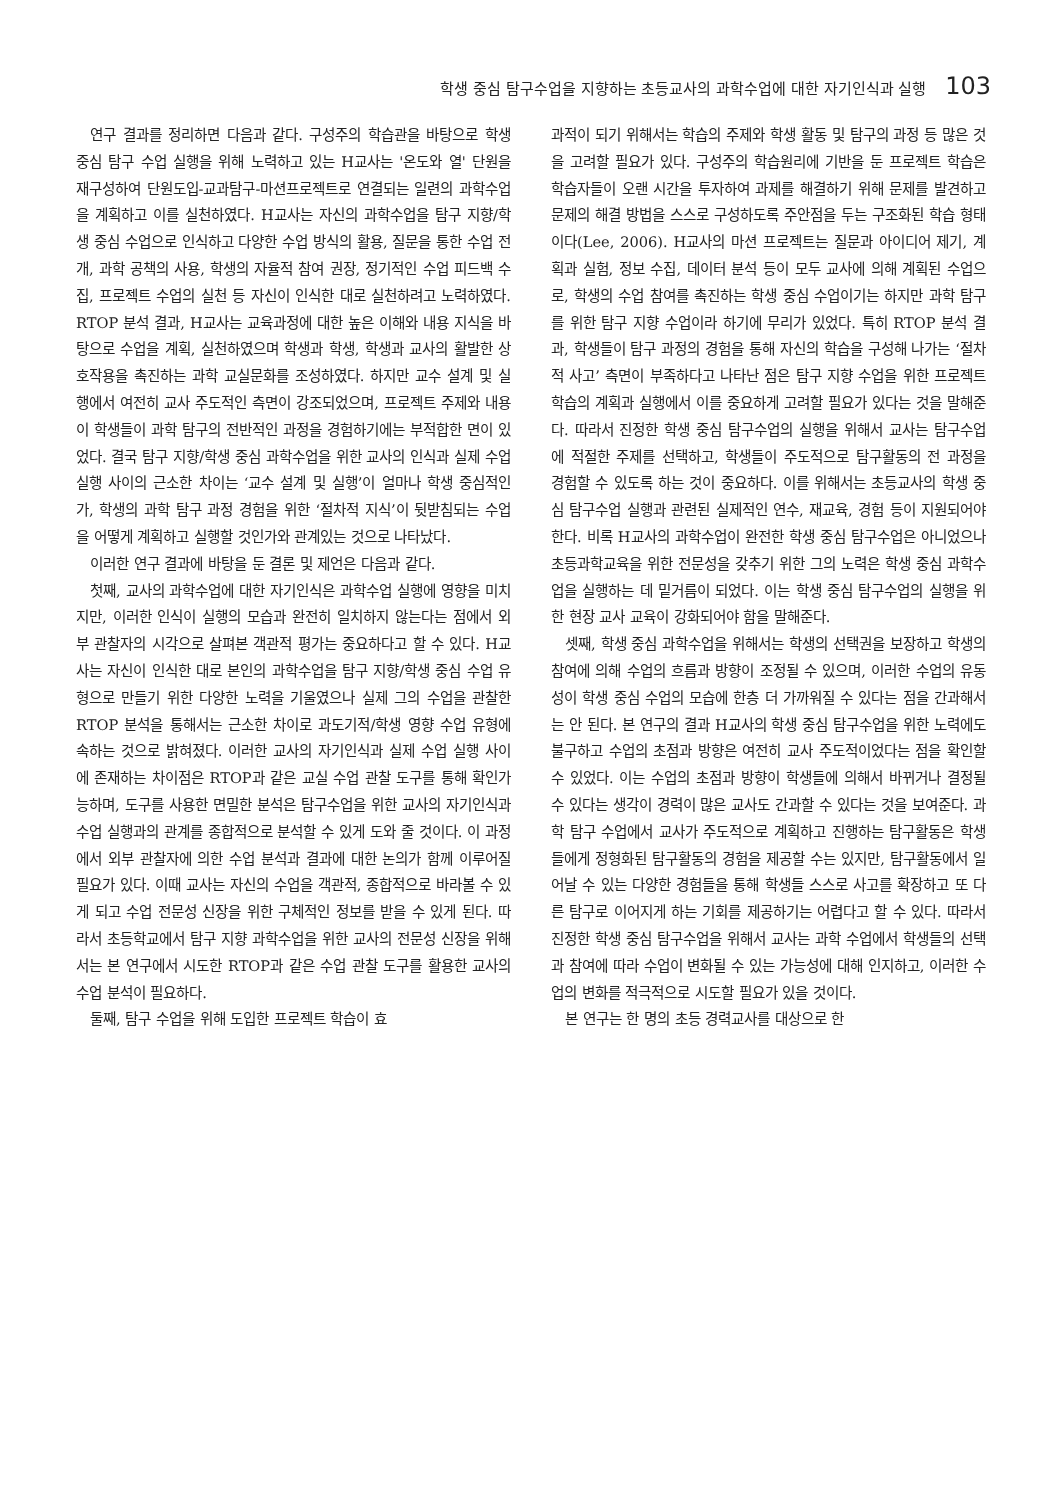학생 중심 탐구수업을 지향하는 초등교사의 과학수업에 대한 자기인식과 실행 103
연구 결과를 정리하면 다음과 같다. 구성주의 학습관을 바탕으로 학생 중심 탐구 수업 실행을 위해 노력하고 있는 H교사는 '온도와 열' 단원을 재구성하여 단원도입-교과탐구-마션프로젝트로 연결되는 일련의 과학수업을 계획하고 이를 실천하였다. H교사는 자신의 과학수업을 탐구 지향/학생 중심 수업으로 인식하고 다양한 수업 방식의 활용, 질문을 통한 수업 전개, 과학 공책의 사용, 학생의 자율적 참여 권장, 정기적인 수업 피드백 수집, 프로젝트 수업의 실천 등 자신이 인식한 대로 실천하려고 노력하였다. RTOP 분석 결과, H교사는 교육과정에 대한 높은 이해와 내용 지식을 바탕으로 수업을 계획, 실천하였으며 학생과 학생, 학생과 교사의 활발한 상호작용을 촉진하는 과학 교실문화를 조성하였다. 하지만 교수 설계 및 실행에서 여전히 교사 주도적인 측면이 강조되었으며, 프로젝트 주제와 내용이 학생들이 과학 탐구의 전반적인 과정을 경험하기에는 부적합한 면이 있었다. 결국 탐구 지향/학생 중심 과학수업을 위한 교사의 인식과 실제 수업 실행 사이의 근소한 차이는 ‘교수 설계 및 실행’이 얼마나 학생 중심적인가, 학생의 과학 탐구 과정 경험을 위한 ‘절차적 지식’이 뒷받침되는 수업을 어떻게 계획하고 실행할 것인가와 관계있는 것으로 나타났다.
이러한 연구 결과에 바탕을 둔 결론 및 제언은 다음과 같다.
첫째, 교사의 과학수업에 대한 자기인식은 과학수업 실행에 영향을 미치지만, 이러한 인식이 실행의 모습과 완전히 일치하지 않는다는 점에서 외부 관찰자의 시각으로 살펴본 객관적 평가는 중요하다고 할 수 있다. H교사는 자신이 인식한 대로 본인의 과학수업을 탐구 지향/학생 중심 수업 유형으로 만들기 위한 다양한 노력을 기울였으나 실제 그의 수업을 관찰한 RTOP 분석을 통해서는 근소한 차이로 과도기적/학생 영향 수업 유형에 속하는 것으로 밝혀졌다. 이러한 교사의 자기인식과 실제 수업 실행 사이에 존재하는 차이점은 RTOP과 같은 교실 수업 관찰 도구를 통해 확인가능하며, 도구를 사용한 면밀한 분석은 탐구수업을 위한 교사의 자기인식과 수업 실행과의 관계를 종합적으로 분석할 수 있게 도와 줄 것이다. 이 과정에서 외부 관찰자에 의한 수업 분석과 결과에 대한 논의가 함께 이루어질 필요가 있다. 이때 교사는 자신의 수업을 객관적, 종합적으로 바라볼 수 있게 되고 수업 전문성 신장을 위한 구체적인 정보를 받을 수 있게 된다. 따라서 초등학교에서 탐구 지향 과학수업을 위한 교사의 전문성 신장을 위해서는 본 연구에서 시도한 RTOP과 같은 수업 관찰 도구를 활용한 교사의 수업 분석이 필요하다.
둘째, 탐구 수업을 위해 도입한 프로젝트 학습이 효
과적이 되기 위해서는 학습의 주제와 학생 활동 및 탐구의 과정 등 많은 것을 고려할 필요가 있다. 구성주의 학습원리에 기반을 둔 프로젝트 학습은 학습자들이 오랜 시간을 투자하여 과제를 해결하기 위해 문제를 발견하고 문제의 해결 방법을 스스로 구성하도록 주안점을 두는 구조화된 학습 형태이다(Lee, 2006). H교사의 마션 프로젝트는 질문과 아이디어 제기, 계획과 실험, 정보 수집, 데이터 분석 등이 모두 교사에 의해 계획된 수업으로, 학생의 수업 참여를 촉진하는 학생 중심 수업이기는 하지만 과학 탐구를 위한 탐구 지향 수업이라 하기에 무리가 있었다. 특히 RTOP 분석 결과, 학생들이 탐구 과정의 경험을 통해 자신의 학습을 구성해 나가는 ‘절차적 사고’ 측면이 부족하다고 나타난 점은 탐구 지향 수업을 위한 프로젝트 학습의 계획과 실행에서 이를 중요하게 고려할 필요가 있다는 것을 말해준다. 따라서 진정한 학생 중심 탐구수업의 실행을 위해서 교사는 탐구수업에 적절한 주제를 선택하고, 학생들이 주도적으로 탐구활동의 전 과정을 경험할 수 있도록 하는 것이 중요하다. 이를 위해서는 초등교사의 학생 중심 탐구수업 실행과 관련된 실제적인 연수, 재교육, 경험 등이 지원되어야 한다. 비록 H교사의 과학수업이 완전한 학생 중심 탐구수업은 아니었으나 초등과학교육을 위한 전문성을 갖추기 위한 그의 노력은 학생 중심 과학수업을 실행하는 데 밑거름이 되었다. 이는 학생 중심 탐구수업의 실행을 위한 현장 교사 교육이 강화되어야 함을 말해준다.
셋째, 학생 중심 과학수업을 위해서는 학생의 선택권을 보장하고 학생의 참여에 의해 수업의 흐름과 방향이 조정될 수 있으며, 이러한 수업의 유동성이 학생 중심 수업의 모습에 한층 더 가까워질 수 있다는 점을 간과해서는 안 된다. 본 연구의 결과 H교사의 학생 중심 탐구수업을 위한 노력에도 불구하고 수업의 초점과 방향은 여전히 교사 주도적이었다는 점을 확인할 수 있었다. 이는 수업의 초점과 방향이 학생들에 의해서 바뀌거나 결정될 수 있다는 생각이 경력이 많은 교사도 간과할 수 있다는 것을 보여준다. 과학 탐구 수업에서 교사가 주도적으로 계획하고 진행하는 탐구활동은 학생들에게 정형화된 탐구활동의 경험을 제공할 수는 있지만, 탐구활동에서 일어날 수 있는 다양한 경험들을 통해 학생들 스스로 사고를 확장하고 또 다른 탐구로 이어지게 하는 기회를 제공하기는 어렵다고 할 수 있다. 따라서 진정한 학생 중심 탐구수업을 위해서 교사는 과학 수업에서 학생들의 선택과 참여에 따라 수업이 변화될 수 있는 가능성에 대해 인지하고, 이러한 수업의 변화를 적극적으로 시도할 필요가 있을 것이다.
본 연구는 한 명의 초등 경력교사를 대상으로 한